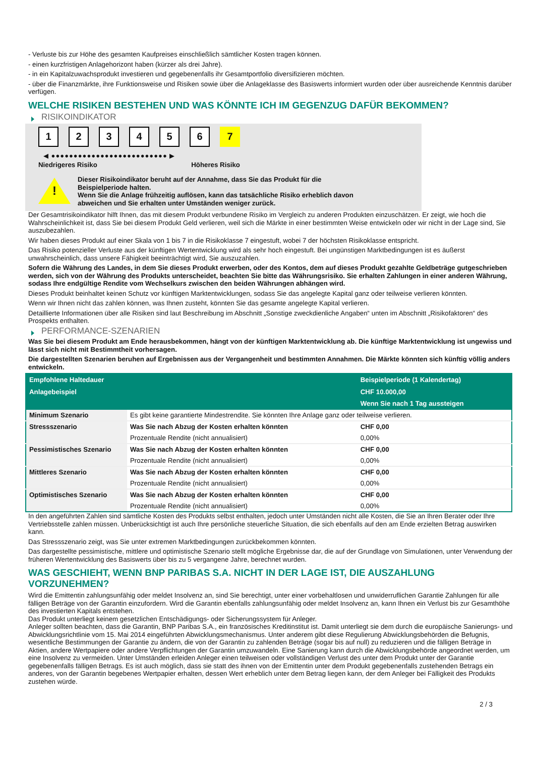- Verluste bis zur Höhe des gesamten Kaufpreises einschließlich sämtlicher Kosten tragen können.
- einen kurzfristigen Anlagehorizont haben (kürzer als drei Jahre).
- in ein Kapitalzuwachsprodukt investieren und gegebenenfalls ihr Gesamtportfolio diversifizieren möchten.
- über die Finanzmärkte, ihre Funktionsweise und Risiken sowie über die Anlageklasse des Basiswerts informiert wurden oder über ausreichende Kenntnis darüber verfügen.
WELCHE RISIKEN BESTEHEN UND WAS KÖNNTE ICH IM GEGENZUG DAFÜR BEKOMMEN?
RISIKOINDIKATOR
123456 7
◀ ●●●●●●●●●●●●●●●●●●●●●●●●●● ▶
Niedrigeres Risiko Höheres Risiko
!
Dieser Risikoindikator beruht auf der Annahme, dass Sie das Produkt für die
Beispielperiode halten.
Wenn Sie die Anlage frühzeitig auflösen, kann das tatsächliche Risiko erheblich davon
abweichen und Sie erhalten unter Umständen weniger zurück.
Der Gesamtrisikoindikator hilft Ihnen, das mit diesem Produkt verbundene Risiko im Vergleich zu anderen Produkten einzuschätzen. Er zeigt, wie hoch die Wahrscheinlichkeit ist, dass Sie bei diesem Produkt Geld verlieren, weil sich die Märkte in einer bestimmten Weise entwickeln oder wir nicht in der Lage sind, Sie auszubezahlen.
Wir haben dieses Produkt auf einer Skala von 1 bis 7 in die Risikoklasse 7 eingestuft, wobei 7 der höchsten Risikoklasse entspricht.
Das Risiko potenzieller Verluste aus der künftigen Wertentwicklung wird als sehr hoch eingestuft. Bei ungünstigen Marktbedingungen ist es äußerst unwahrscheinlich, dass unsere Fähigkeit beeinträchtigt wird, Sie auszuzahlen.
Sofern die Währung des Landes, in dem Sie dieses Produkt erwerben, oder des Kontos, dem auf dieses Produkt gezahlte Geldbeträge gutgeschrieben werden, sich von der Währung des Produkts unterscheidet, beachten Sie bitte das Währungsrisiko. Sie erhalten Zahlungen in einer anderen Währung, sodass Ihre endgültige Rendite vom Wechselkurs zwischen den beiden Währungen abhängen wird.
Dieses Produkt beinhaltet keinen Schutz vor künftigen Marktentwicklungen, sodass Sie das angelegte Kapital ganz oder teilweise verlieren könnten.
Wenn wir Ihnen nicht das zahlen können, was Ihnen zusteht, könnten Sie das gesamte angelegte Kapital verlieren.
Detaillierte Informationen über alle Risiken sind laut Beschreibung im Abschnitt „Sonstige zweckdienliche Angaben“ unten im Abschnitt „Risikofaktoren“ des Prospekts enthalten.
PERFORMANCE-SZENARIEN
Was Sie bei diesem Produkt am Ende herausbekommen, hängt von der künftigen Marktentwicklung ab. Die künftige Marktentwicklung ist ungewiss und lässt sich nicht mit Bestimmtheit vorhersagen.
Die dargestellten Szenarien beruhen auf Ergebnissen aus der Vergangenheit und bestimmten Annahmen. Die Märkte könnten sich künftig völlig anders entwickeln.
| Empfohlene Haltedauer | | Beispielperiode (1 Kalendertag) |
| --- | --- | --- |
| Anlagebeispiel | | CHF 10.000,00 |
| | | Wenn Sie nach 1 Tag aussteigen |
| Minimum Szenario | Es gibt keine garantierte Mindestrendite. Sie könnten Ihre Anlage ganz oder teilweise verlieren. | |
| Stressszenario | Was Sie nach Abzug der Kosten erhalten könnten | CHF 0,00 |
| | Prozentuale Rendite (nicht annualisiert) | 0,00% |
| Pessimistisches Szenario | Was Sie nach Abzug der Kosten erhalten könnten | CHF 0,00 |
| | Prozentuale Rendite (nicht annualisiert) | 0,00% |
| Mittleres Szenario | Was Sie nach Abzug der Kosten erhalten könnten | CHF 0,00 |
| | Prozentuale Rendite (nicht annualisiert) | 0,00% |
| Optimistisches Szenario | Was Sie nach Abzug der Kosten erhalten könnten | CHF 0,00 |
| | Prozentuale Rendite (nicht annualisiert) | 0,00% |
In den angeführten Zahlen sind sämtliche Kosten des Produkts selbst enthalten, jedoch unter Umständen nicht alle Kosten, die Sie an Ihren Berater oder Ihre Vertriebsstelle zahlen müssen. Unberücksichtigt ist auch Ihre persönliche steuerliche Situation, die sich ebenfalls auf den am Ende erzielten Betrag auswirken kann.
Das Stressszenario zeigt, was Sie unter extremen Marktbedingungen zurückbekommen könnten.
Das dargestellte pessimistische, mittlere und optimistische Szenario stellt mögliche Ergebnisse dar, die auf der Grundlage von Simulationen, unter Verwendung der früheren Wertentwicklung des Basiswerts über bis zu 5 vergangene Jahre, berechnet wurden.
WAS GESCHIEHT, WENN BNP PARIBAS S.A. NICHT IN DER LAGE IST, DIE AUSZAHLUNG VORZUNEHMEN?
Wird die Emittentin zahlungsunfähig oder meldet Insolvenz an, sind Sie berechtigt, unter einer vorbehaltlosen und unwiderruflichen Garantie Zahlungen für alle fälligen Beträge von der Garantin einzufordern. Wird die Garantin ebenfalls zahlungsunfähig oder meldet Insolvenz an, kann Ihnen ein Verlust bis zur Gesamthöhe des investierten Kapitals entstehen.
Das Produkt unterliegt keinem gesetzlichen Entschädigungs- oder Sicherungssystem für Anleger.
Anleger sollten beachten, dass die Garantin, BNP Paribas S.A., ein französisches Kreditinstitut ist. Damit unterliegt sie dem durch die europäische Sanierungs- und Abwicklungsrichtlinie vom 15. Mai 2014 eingeführten Abwicklungsmechanismus. Unter anderem gibt diese Regulierung Abwicklungsbehörden die Befugnis, wesentliche Bestimmungen der Garantie zu ändern, die von der Garantin zu zahlenden Beträge (sogar bis auf null) zu reduzieren und die fälligen Beträge in Aktien, andere Wertpapiere oder andere Verpflichtungen der Garantin umzuwandeln. Eine Sanierung kann durch die Abwicklungsbehörde angeordnet werden, um eine Insolvenz zu vermeiden. Unter Umständen erleiden Anleger einen teilweisen oder vollständigen Verlust des unter dem Produkt unter der Garantie gegebenenfalls fälligen Betrags. Es ist auch möglich, dass sie statt des ihnen von der Emittentin unter dem Produkt gegebenenfalls zustehenden Betrags ein anderes, von der Garantin begebenes Wertpapier erhalten, dessen Wert erheblich unter dem Betrag liegen kann, der dem Anleger bei Fälligkeit des Produkts zustehen würde.
2 / 3